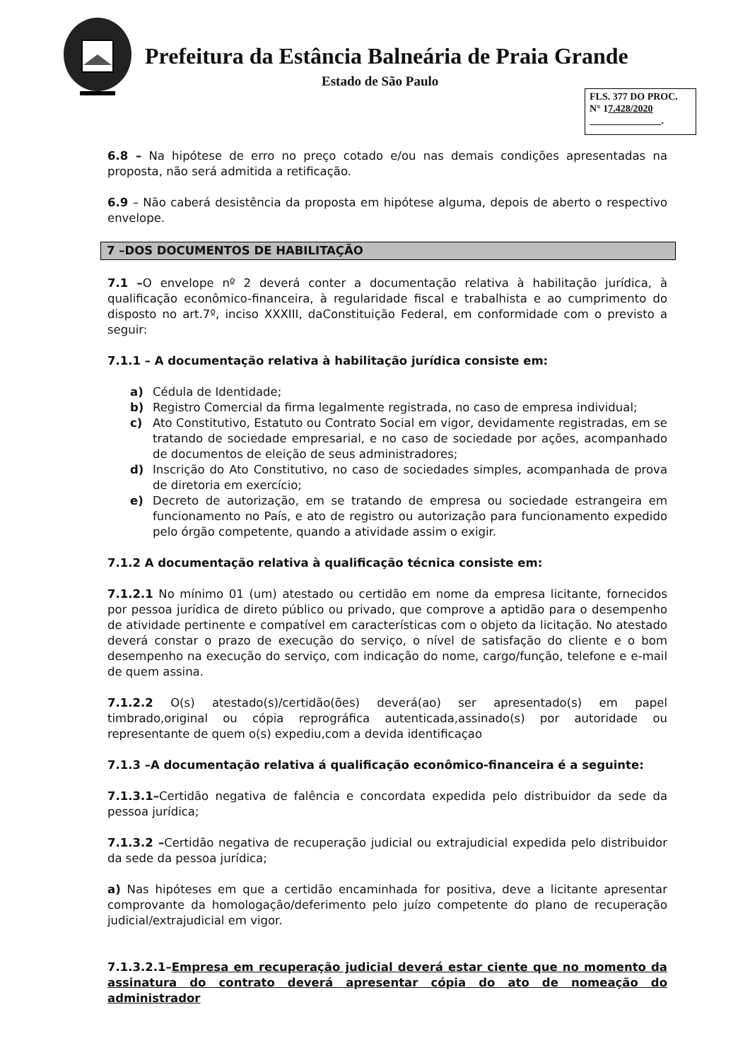Prefeitura da Estância Balneária de Praia Grande
Estado de São Paulo
FLS. 377 DO PROC.
N° 17.428/2020
.
6.8 – Na hipótese de erro no preço cotado e/ou nas demais condições apresentadas na proposta, não será admitida a retificação.
6.9 – Não caberá desistência da proposta em hipótese alguma, depois de aberto o respectivo envelope.
7 –DOS DOCUMENTOS DE HABILITAÇÃO
7.1 –O envelope nº 2 deverá conter a documentação relativa à habilitação jurídica, à qualificação econômico-financeira, à regularidade fiscal e trabalhista e ao cumprimento do disposto no art.7º, inciso XXXIII, daConstituição Federal, em conformidade com o previsto a seguir:
7.1.1 – A documentação relativa à habilitação jurídica consiste em:
a) Cédula de Identidade;
b) Registro Comercial da firma legalmente registrada, no caso de empresa individual;
c) Ato Constitutivo, Estatuto ou Contrato Social em vigor, devidamente registradas, em se tratando de sociedade empresarial, e no caso de sociedade por ações, acompanhado de documentos de eleição de seus administradores;
d) Inscrição do Ato Constitutivo, no caso de sociedades simples, acompanhada de prova de diretoria em exercício;
e) Decreto de autorização, em se tratando de empresa ou sociedade estrangeira em funcionamento no País, e ato de registro ou autorização para funcionamento expedido pelo órgão competente, quando a atividade assim o exigir.
7.1.2 A documentação relativa à qualificação técnica consiste em:
7.1.2.1 No mínimo 01 (um) atestado ou certidão em nome da empresa licitante, fornecidos por pessoa jurídica de direto público ou privado, que comprove a aptidão para o desempenho de atividade pertinente e compatível em características com o objeto da licitação. No atestado deverá constar o prazo de execução do serviço, o nível de satisfação do cliente e o bom desempenho na execução do serviço, com indicação do nome, cargo/função, telefone e e-mail de quem assina.
7.1.2.2 O(s) atestado(s)/certidão(ões) deverá(ao) ser apresentado(s) em papel timbrado,original ou cópia reprográfica autenticada,assinado(s) por autoridade ou representante de quem o(s) expediu,com a devida identificaçao
7.1.3 –A documentação relativa á qualificação econômico-financeira é a seguinte:
7.1.3.1–Certidão negativa de falência e concordata expedida pelo distribuidor da sede da pessoa jurídica;
7.1.3.2 –Certidão negativa de recuperação judicial ou extrajudicial expedida pelo distribuidor da sede da pessoa jurídica;
a) Nas hipóteses em que a certidão encaminhada for positiva, deve a licitante apresentar comprovante da homologação/deferimento pelo juízo competente do plano de recuperação judicial/extrajudicial em vigor.
7.1.3.2.1–Empresa em recuperação judicial deverá estar ciente que no momento da assinatura do contrato deverá apresentar cópia do ato de nomeação do administrador